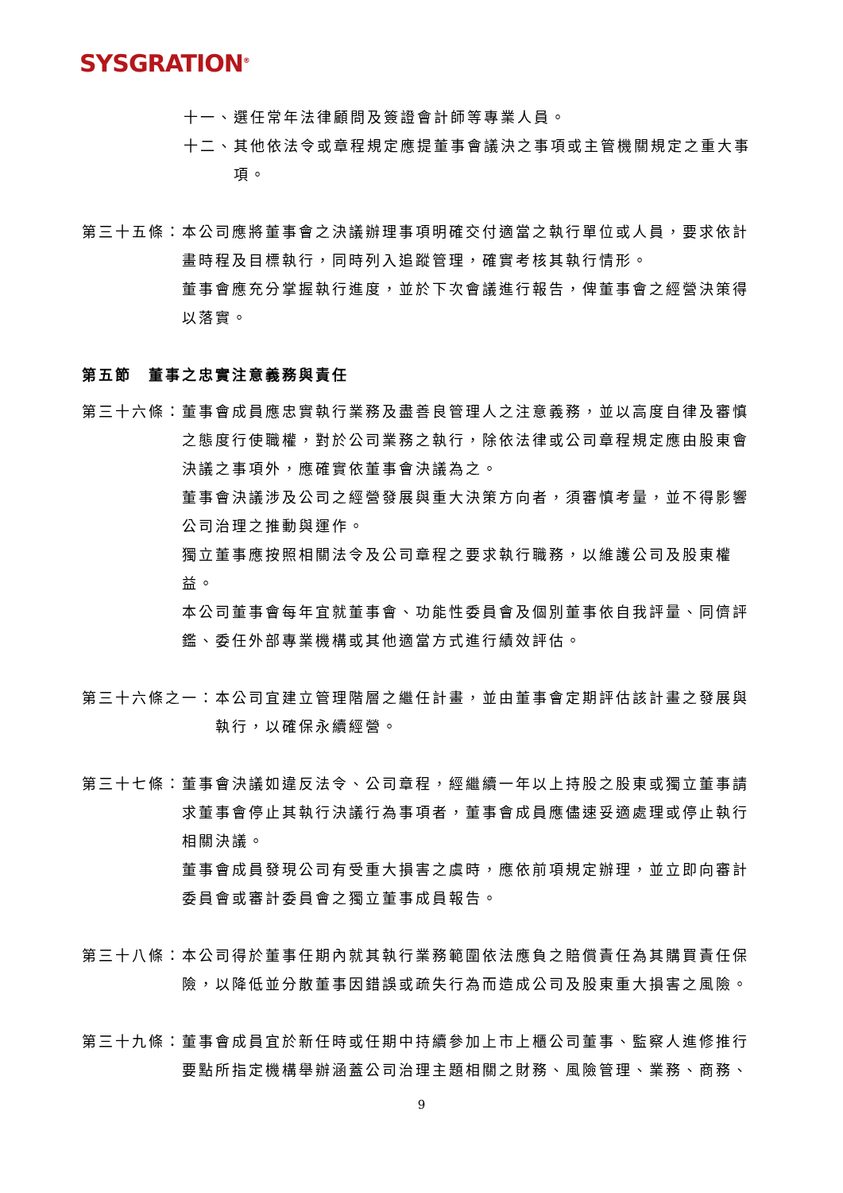SYSGRATION<sup>®</sup>
十一、選任常年法律顧問及簽證會計師等專業人員。
十二、 其他依法令或章程規定應提董事會議決之事項或主管機關規定之重大事項。
第三十五條： 本公司應將董事會之決議辦理事項明確交付適當之執行單位或人員，要求依計畫時程及目標執行，同時列入追蹤管理，確實考核其執行情形。
董事會應充分掌握執行進度，並於下次會議進行報告，俾董事會之經營決策得以落實。
第五節　董事之忠實注意義務與責任
第三十六條： 董事會成員應忠實執行業務及盡善良管理人之注意義務，並以高度自律及審慎之態度行使職權，對於公司業務之執行，除依法律或公司章程規定應由股東會決議之事項外，應確實依董事會決議為之。
董事會決議涉及公司之經營發展與重大決策方向者，須審慎考量，並不得影響公司治理之推動與運作。
獨立董事應按照相關法令及公司章程之要求執行職務，以維護公司及股東權益。
本公司董事會每年宜就董事會、功能性委員會及個別董事依自我評量、同儕評鑑、委任外部專業機構或其他適當方式進行績效評估。
第三十六條之一： 本公司宜建立管理階層之繼任計畫，並由董事會定期評估該計畫之發展與執行，以確保永續經營。
第三十七條： 董事會決議如違反法令、公司章程，經繼續一年以上持股之股東或獨立董事請求董事會停止其執行決議行為事項者，董事會成員應儘速妥適處理或停止執行相關決議。
董事會成員發現公司有受重大損害之虞時，應依前項規定辦理，並立即向審計委員會或審計委員會之獨立董事成員報告。
第三十八條： 本公司得於董事任期內就其執行業務範圍依法應負之賠償責任為其購買責任保險，以降低並分散董事因錯誤或疏失行為而造成公司及股東重大損害之風險。
第三十九條： 董事會成員宜於新任時或任期中持續參加上市上櫃公司董事、監察人進修推行要點所指定機構舉辦涵蓋公司治理主題相關之財務、風險管理、業務、商務、
9